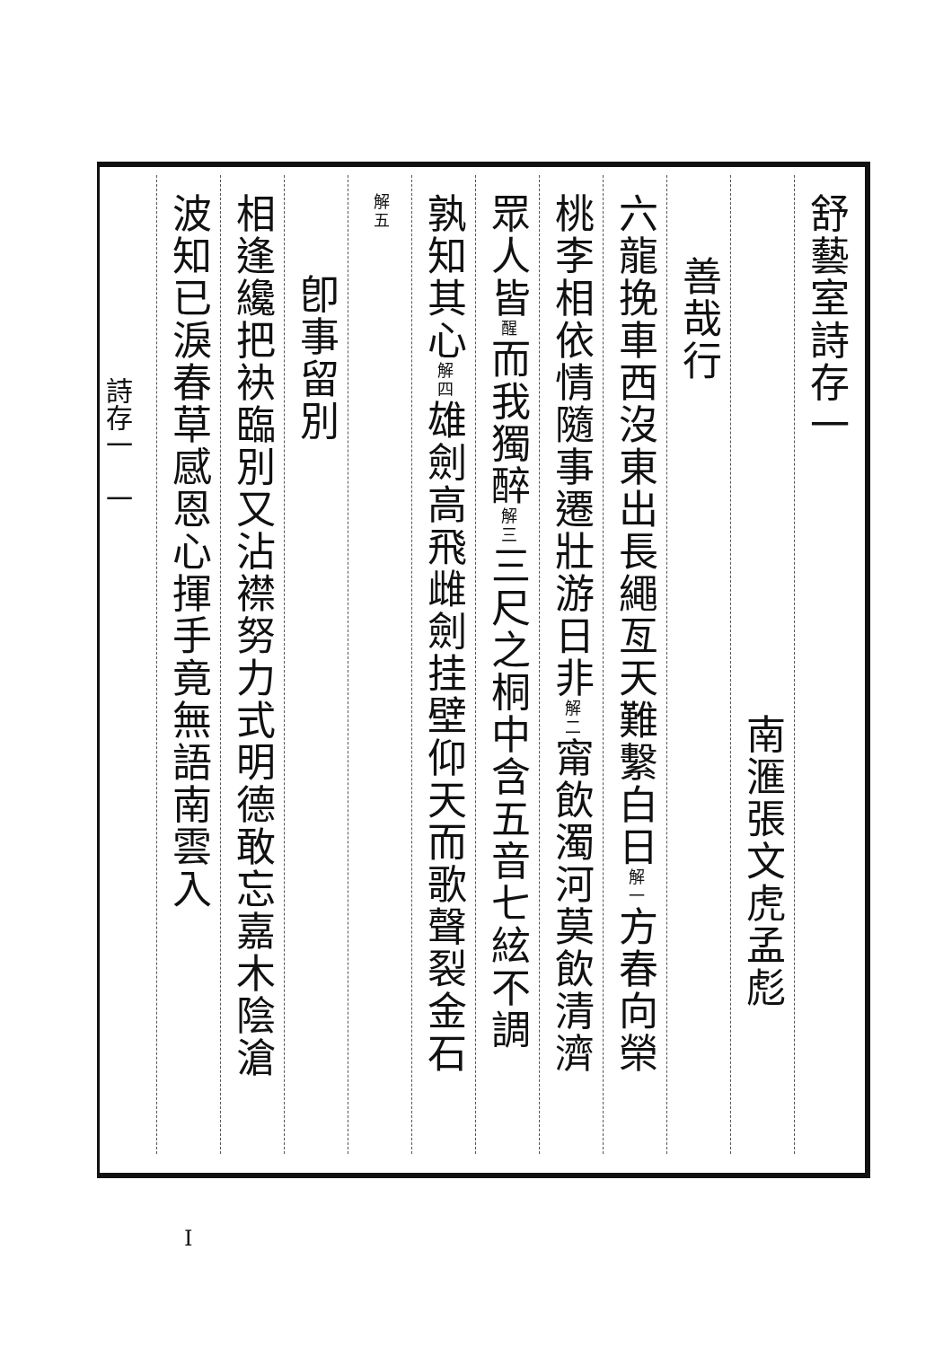舒藝室詩存一
南滙張文虎孟彪
善哉行
六龍挽車西沒東出長繩亙天難繫白日解一方春向榮
桃李相依情隨事遷壯游日非解二甯飲濁河莫飲清濟
眾人皆醒而我獨醉解三三尺之桐中含五音七絃不調
孰知其心解四雄劍高飛雌劍挂壁仰天而歌聲裂金石
解五
卽事留別
相逢纔把袂臨別又沾襟努力式明德敢忘嘉木陰滄
波知已淚春草感恩心揮手竟無語南雲入
詩存一　一
I